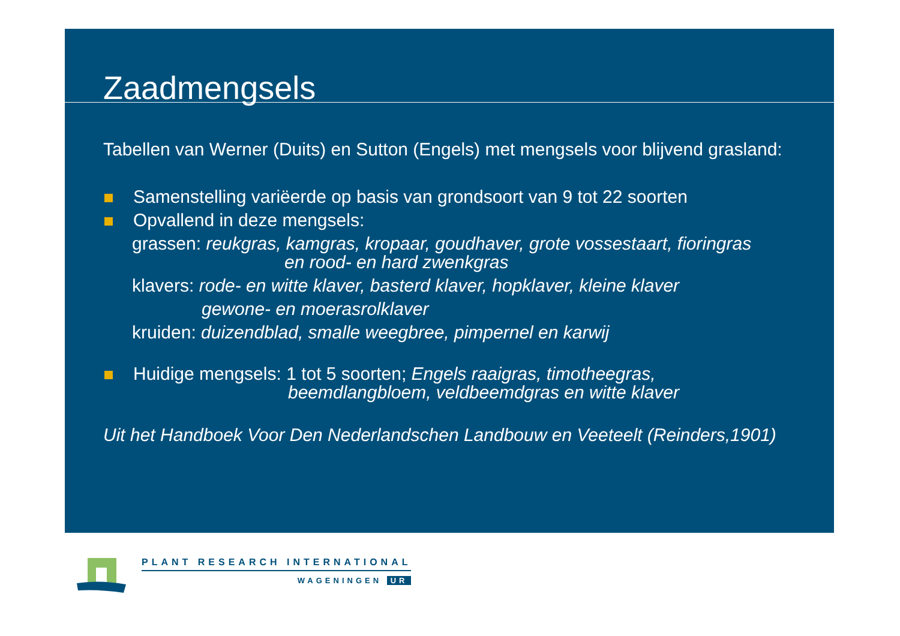Zaadmengsels
Tabellen van Werner (Duits) en Sutton (Engels) met mengsels voor blijvend grasland:
Samenstelling variëerde op basis van grondsoort van 9 tot 22 soorten
Opvallend in deze mengsels:
grassen: reukgras, kamgras, kropaar, goudhaver, grote vossestaart, fioringras
en rood- en hard zwenkgras
klavers: rode- en witte klaver, basterd klaver, hopklaver, kleine klaver
gewone- en moerasrolklaver
kruiden: duizendblad, smalle weegbree, pimpernel en karwij
Huidige mengsels: 1 tot 5 soorten; Engels raaigras, timotheegras,
beemdlangbloem, veldbeemdgras en witte klaver
Uit het Handboek Voor Den Nederlandschen Landbouw en Veeteelt (Reinders,1901)
PLANT RESEARCH INTERNATIONAL
WAGENINGEN UR